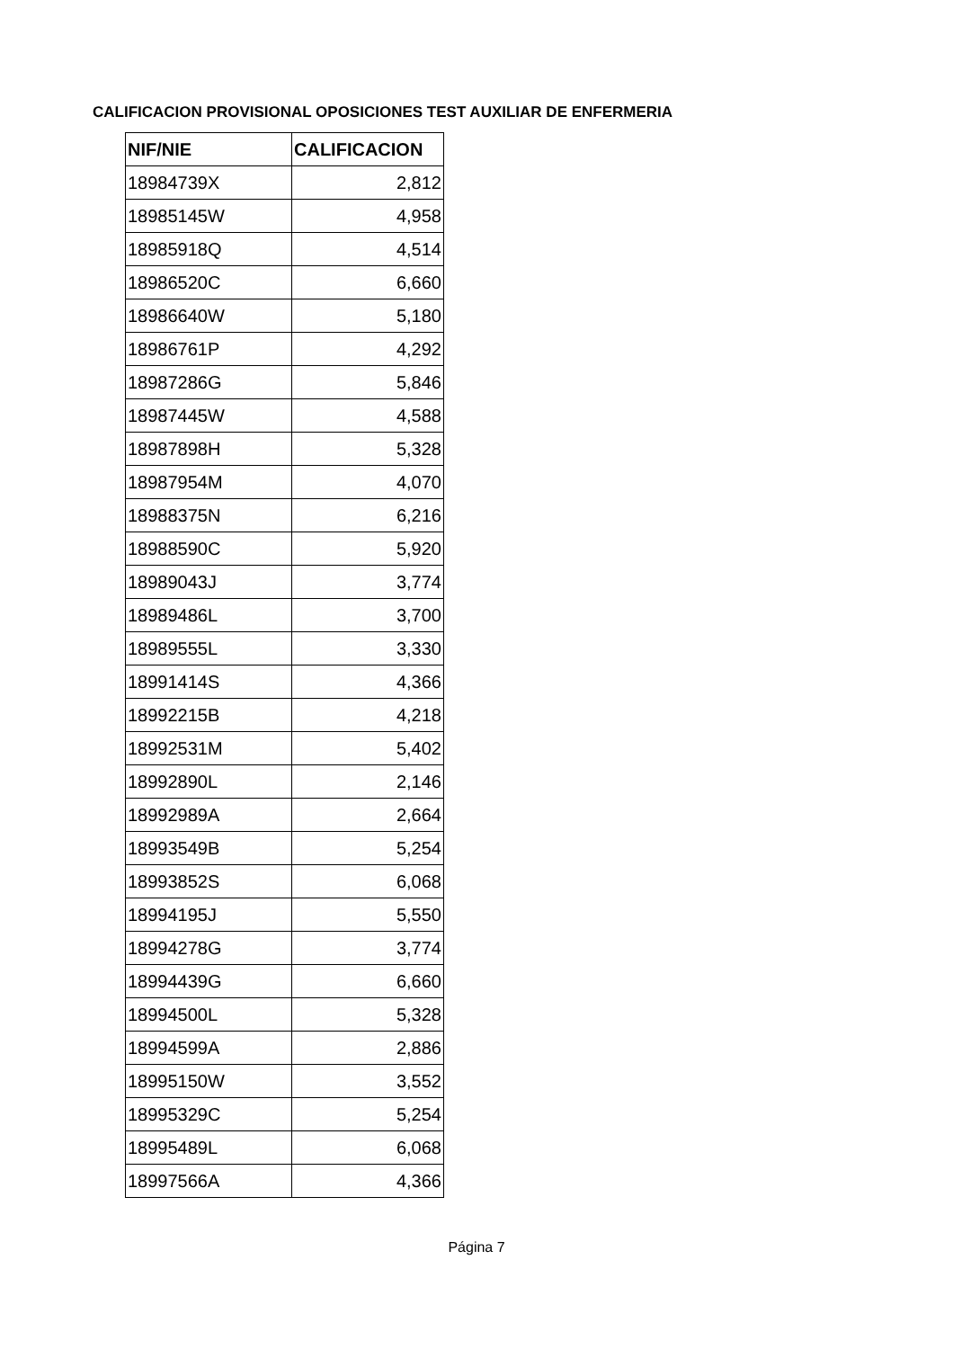CALIFICACION PROVISIONAL OPOSICIONES TEST AUXILIAR DE ENFERMERIA
| NIF/NIE | CALIFICACION |
| --- | --- |
| 18984739X | 2,812 |
| 18985145W | 4,958 |
| 18985918Q | 4,514 |
| 18986520C | 6,660 |
| 18986640W | 5,180 |
| 18986761P | 4,292 |
| 18987286G | 5,846 |
| 18987445W | 4,588 |
| 18987898H | 5,328 |
| 18987954M | 4,070 |
| 18988375N | 6,216 |
| 18988590C | 5,920 |
| 18989043J | 3,774 |
| 18989486L | 3,700 |
| 18989555L | 3,330 |
| 18991414S | 4,366 |
| 18992215B | 4,218 |
| 18992531M | 5,402 |
| 18992890L | 2,146 |
| 18992989A | 2,664 |
| 18993549B | 5,254 |
| 18993852S | 6,068 |
| 18994195J | 5,550 |
| 18994278G | 3,774 |
| 18994439G | 6,660 |
| 18994500L | 5,328 |
| 18994599A | 2,886 |
| 18995150W | 3,552 |
| 18995329C | 5,254 |
| 18995489L | 6,068 |
| 18997566A | 4,366 |
Página 7